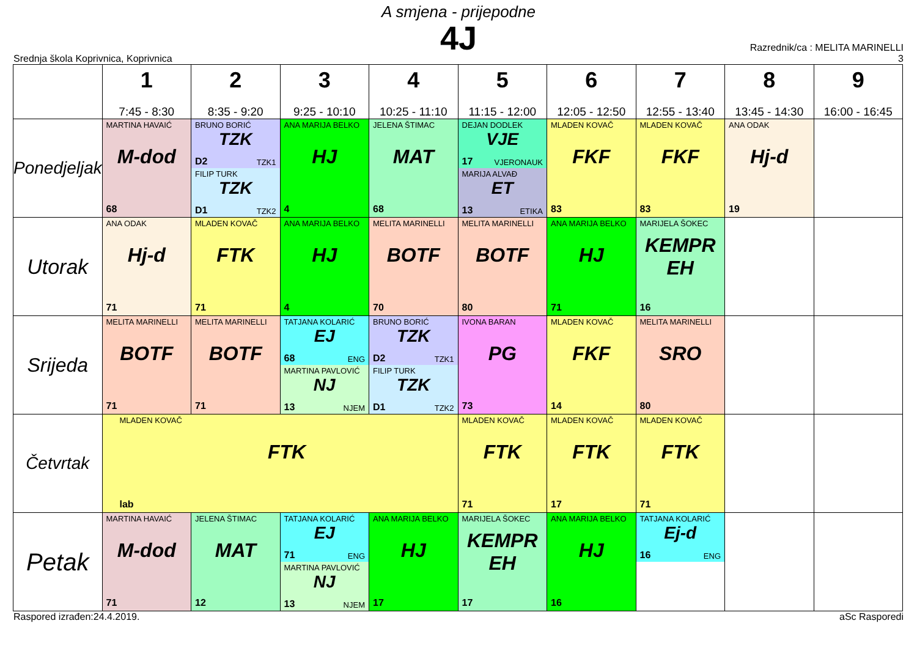A smjena - prijepodne
4J
Srednja škola Koprivnica, Koprivnica
Razrednik/ca : MELITA MARINELLI
3
| | 1 7:45 - 8:30 | 2 8:35 - 9:20 | 3 9:25 - 10:10 | 4 10:25 - 11:10 | 5 11:15 - 12:00 | 6 12:05 - 12:50 | 7 12:55 - 13:40 | 8 13:45 - 14:30 | 9 16:00 - 16:45 |
| --- | --- | --- | --- | --- | --- | --- | --- | --- | --- |
| Ponedjeljak | MARTINA HAVAIĆ M-dod 68 | BRUNO BORIĆ TZK D2 TZK1 FILIP TURK TZK D1 TZK2 | ANA MARIJA BELKO HJ 4 | JELENA ŠTIMAC MAT 68 | DEJAN DODLEK VJE 17 VJERONAUK MARIJA ALVAĐ ET 13 ETIKA | MLADEN KOVAČ FKF 83 | MLADEN KOVAČ FKF 83 | ANA ODAK Hj-d 19 | |
| Utorak | ANA ODAK Hj-d 71 | MLADEN KOVAČ FTK 71 | ANA MARIJA BELKO HJ 4 | MELITA MARINELLI BOTF 70 | MELITA MARINELLI BOTF 80 | ANA MARIJA BELKO HJ 71 | MARIJELA ŠOKEC KEMPR EH 16 | | |
| Srijeda | MELITA MARINELLI BOTF 71 | MELITA MARINELLI BOTF 71 | TATJANA KOLARIĆ EJ 68 ENG MARTINA PAVLOVIĆ NJ 13 NJEM | BRUNO BORIĆ TZK D2 TZK1 FILIP TURK TZK D1 TZK2 | IVONA BARAN PG 73 | MLADEN KOVAČ FKF 14 | MELITA MARINELLI SRO 80 | | |
| Četvrtak | MLADEN KOVAČ FTK lab | | | | MLADEN KOVAČ FTK 71 | MLADEN KOVAČ FTK 17 | MLADEN KOVAČ FTK 71 | | |
| Petak | MARTINA HAVAIĆ M-dod 71 | JELENA ŠTIMAC MAT 12 | TATJANA KOLARIĆ EJ 71 ENG MARTINA PAVLOVIĆ NJ 13 NJEM | ANA MARIJA BELKO HJ 17 | MARIJELA ŠOKEC KEMPR EH 17 | ANA MARIJA BELKO HJ 16 | TATJANA KOLARIĆ Ej-d 16 ENG | | |
Raspored izrađen:24.4.2019. aSc Rasporedi